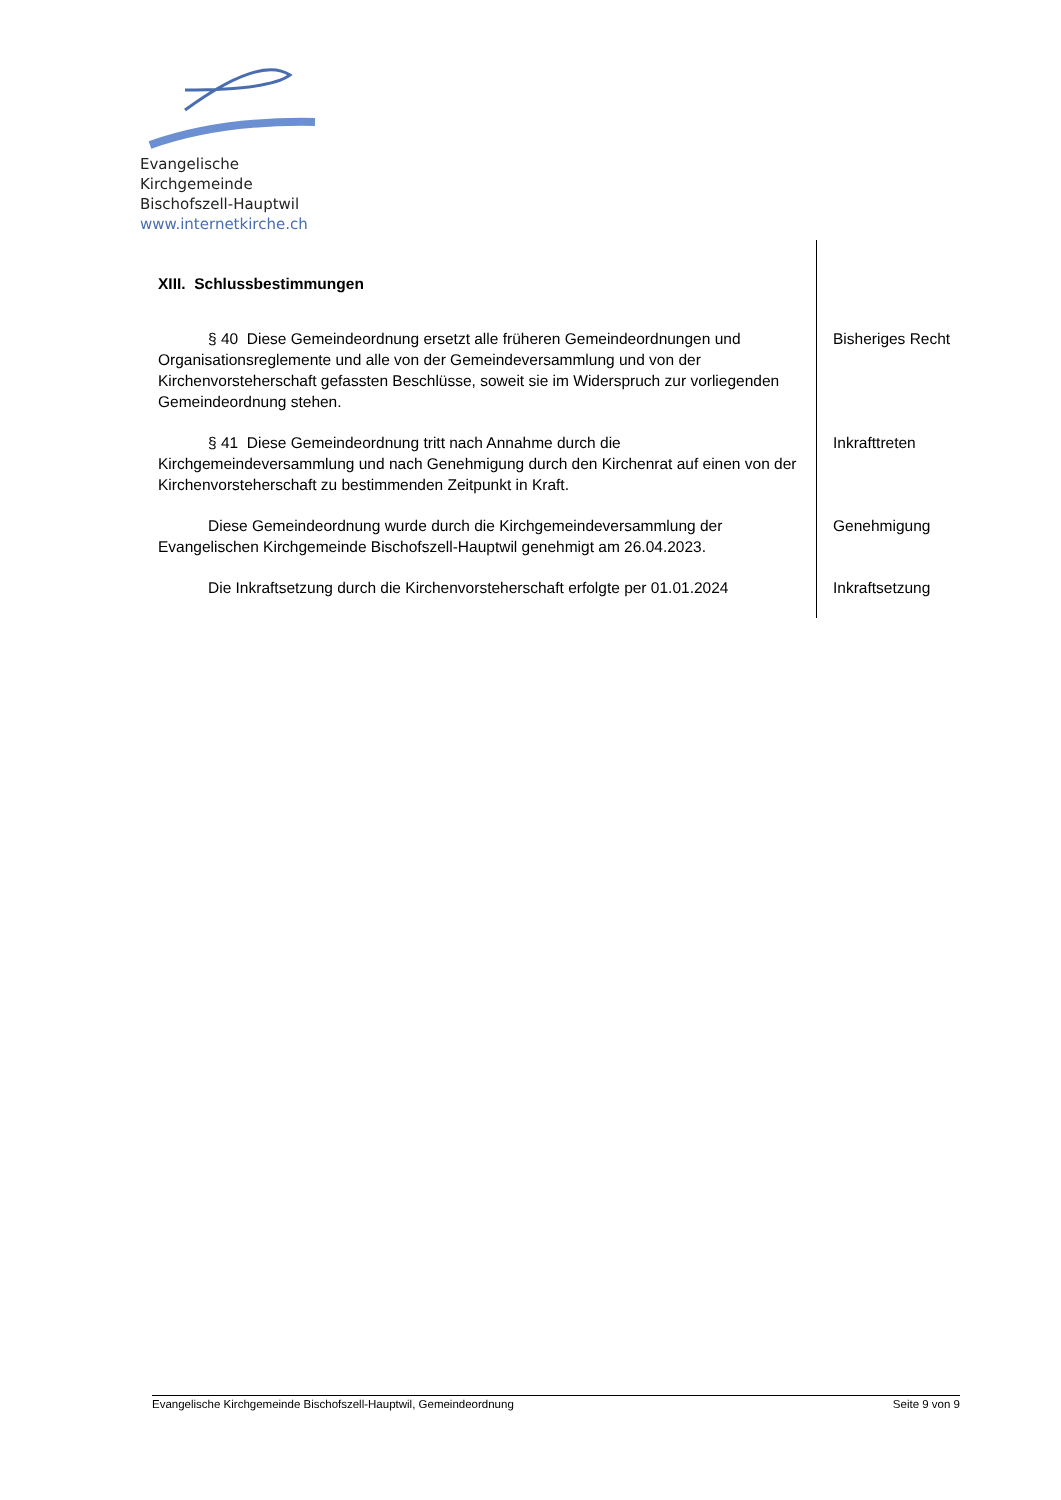Evangelische Kirchgemeinde
Bischofszell-Hauptwil
www.internetkirche.ch
XIII. Schlussbestimmungen
§ 40 Diese Gemeindeordnung ersetzt alle früheren Gemeindeordnungen und Organisationsreglemente und alle von der Gemeindeversammlung und von der Kirchenvorsteherschaft gefassten Beschlüsse, soweit sie im Widerspruch zur vorliegenden Gemeindeordnung stehen.
Bisheriges Recht
§ 41 Diese Gemeindeordnung tritt nach Annahme durch die Kirchgemeindeversammlung und nach Genehmigung durch den Kirchenrat auf einen von der Kirchenvorsteherschaft zu bestimmenden Zeitpunkt in Kraft.
Inkrafttreten
Diese Gemeindeordnung wurde durch die Kirchgemeindeversammlung der Evangelischen Kirchgemeinde Bischofszell-Hauptwil genehmigt am 26.04.2023.
Genehmigung
Die Inkraftsetzung durch die Kirchenvorsteherschaft erfolgte per 01.01.2024
Inkraftsetzung
Evangelische Kirchgemeinde Bischofszell-Hauptwil, Gemeindeordnung Seite 9 von 9